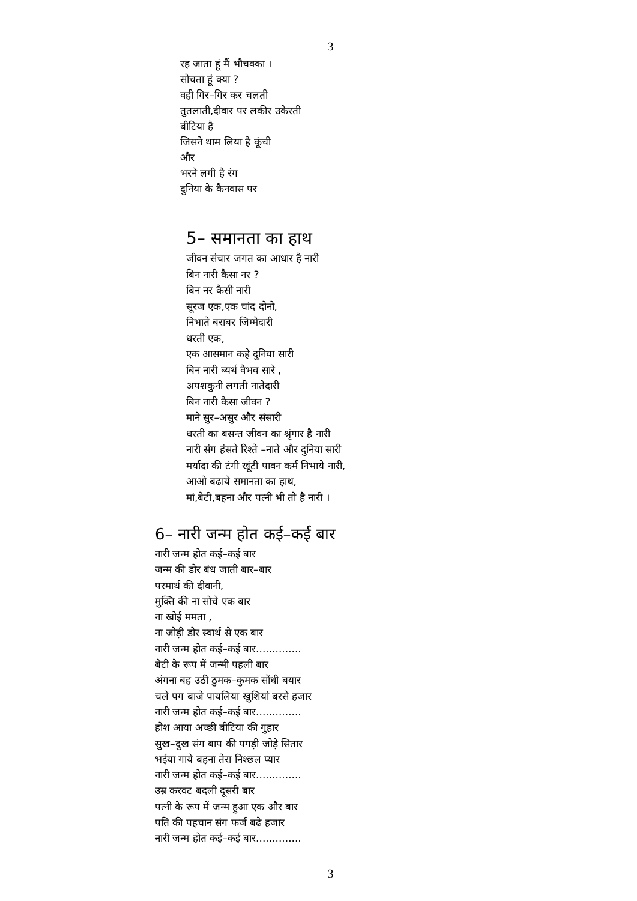3
रह जाता हूं मैं भौचक्का ।
सोचता हूं क्या ?
वही गिर–गिर कर चलती
तुतलाती,दीवार पर लकीर उकेरती
बीटिया है
जिसने थाम लिया है कूंची
और
भरने लगी है रंग
दुनिया के कैनवास पर
5– समानता का हाथ
जीवन संचार जगत का आधार है नारी
बिन नारी कैसा नर ?
बिन नर कैसी नारी
सूरज एक,एक चांद दोनो,
निभाते बराबर जिम्मेदारी
धरती एक,
एक आसमान कहे दुनिया सारी
बिन नारी ब्यर्थ वैभव सारे ,
अपशकुनी लगती नातेदारी
बिन नारी कैसा जीवन ?
माने सुर–असुर और संसारी
धरती का बसन्त जीवन का श्रृंगार है नारी
नारी संग हंसते रिश्ते –नाते और दुनिया सारी
मर्यादा की टंगी खूंटी पावन कर्म निभाये नारी,
आओ बढाये समानता का हाथ,
मां,बेटी,बहना और पत्नी भी तो है नारी ।
6– नारी जन्म होत कई–कई बार
नारी जन्म होत कई–कई बार
जन्म की डोर बंध जाती बार–बार
परमार्थ की दीवानी,
मुक्ति की ना सोचे एक बार
ना खोई ममता ,
ना जोड़ी डोर स्वार्थ से एक बार
नारी जन्म होत कई–कई बार..............
बेटी के रूप में जन्मी पहली बार
अंगना बह उठी ठुमक–कुमक सोंधी बयार
चले पग बाजे पायलिया खुशियां बरसे हजार
नारी जन्म होत कई–कई बार..............
होश आया अच्छी बीटिया की गुहार
सुख–दुख संग बाप की पगड़ी जोड़े सितार
भईया गाये बहना तेरा निश्छल प्यार
नारी जन्म होत कई–कई बार..............
उम्र करवट बदली दूसरी बार
पत्नी के रूप में जन्म हुआ एक और बार
पति की पहचान संग फर्ज बढे हजार
नारी जन्म होत कई–कई बार..............
3